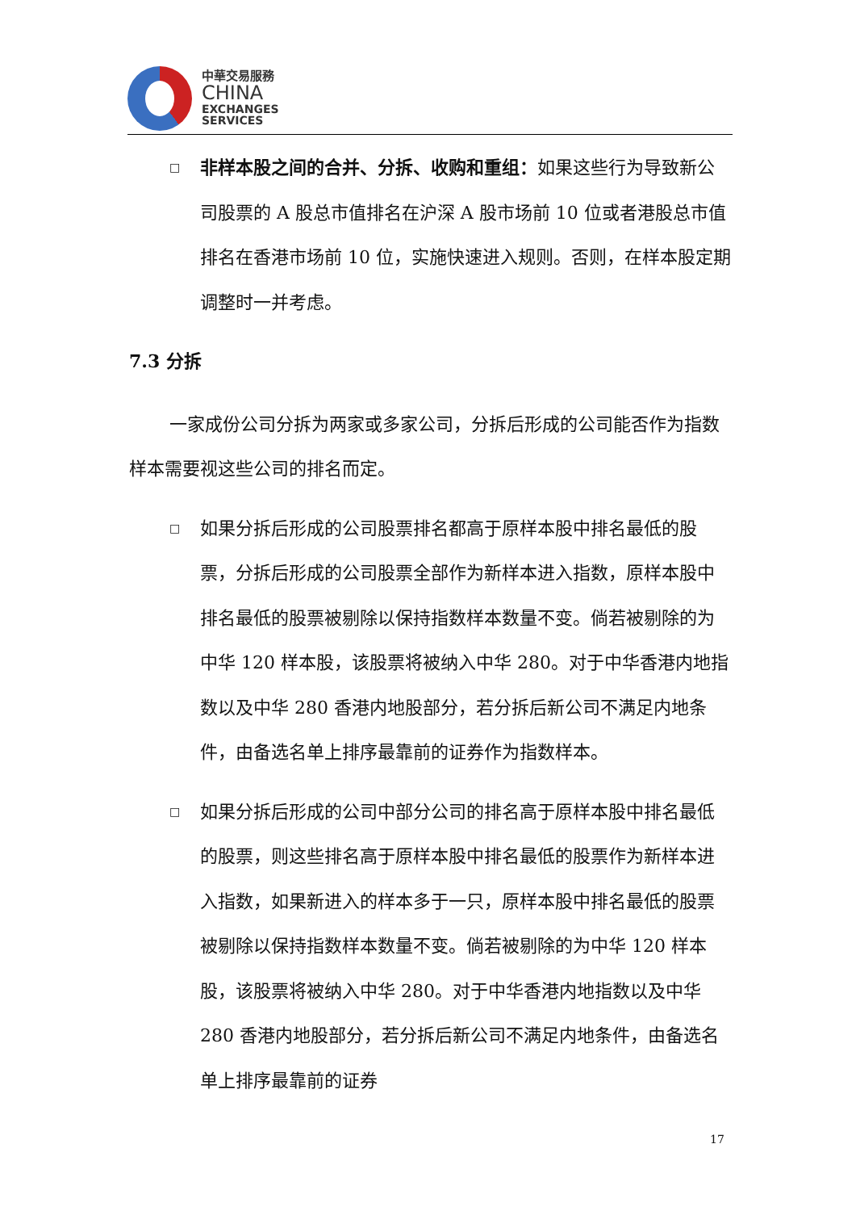中華交易服務
CHINA
EXCHANGES
SERVICES
□
非样本股之间的合并、分拆、收购和重组：如果这些行为导致新公司股票的 A 股总市值排名在沪深 A 股市场前 10 位或者港股总市值排名在香港市场前 10 位，实施快速进入规则。否则，在样本股定期调整时一并考虑。
7.3 分拆
一家成份公司分拆为两家或多家公司，分拆后形成的公司能否作为指数样本需要视这些公司的排名而定。
□
如果分拆后形成的公司股票排名都高于原样本股中排名最低的股票，分拆后形成的公司股票全部作为新样本进入指数，原样本股中排名最低的股票被剔除以保持指数样本数量不变。倘若被剔除的为中华 120 样本股，该股票将被纳入中华 280。对于中华香港内地指数以及中华 280 香港内地股部分，若分拆后新公司不满足内地条件，由备选名单上排序最靠前的证券作为指数样本。
□
如果分拆后形成的公司中部分公司的排名高于原样本股中排名最低的股票，则这些排名高于原样本股中排名最低的股票作为新样本进入指数，如果新进入的样本多于一只，原样本股中排名最低的股票被剔除以保持指数样本数量不变。倘若被剔除的为中华 120 样本股，该股票将被纳入中华 280。对于中华香港内地指数以及中华 280 香港内地股部分，若分拆后新公司不满足内地条件，由备选名单上排序最靠前的证券
17